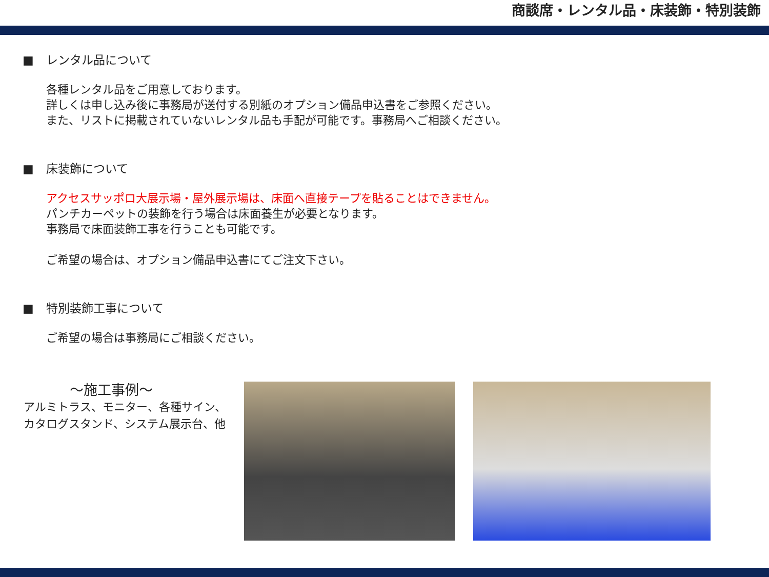商談席・レンタル品・床装飾・特別装飾
■ レンタル品について
各種レンタル品をご用意しております。
詳しくは申し込み後に事務局が送付する別紙のオプション備品申込書をご参照ください。
また、リストに掲載されていないレンタル品も手配が可能です。事務局へご相談ください。
■ 床装飾について
アクセスサッポロ大展示場・屋外展示場は、床面へ直接テープを貼ることはできません。
パンチカーペットの装飾を行う場合は床面養生が必要となります。
事務局で床面装飾工事を行うことも可能です。
ご希望の場合は、オプション備品申込書にてご注文下さい。
■ 特別装飾工事について
ご希望の場合は事務局にご相談ください。
～施工事例～
アルミトラス、モニター、各種サイン、
カタログスタンド、システム展示台、他